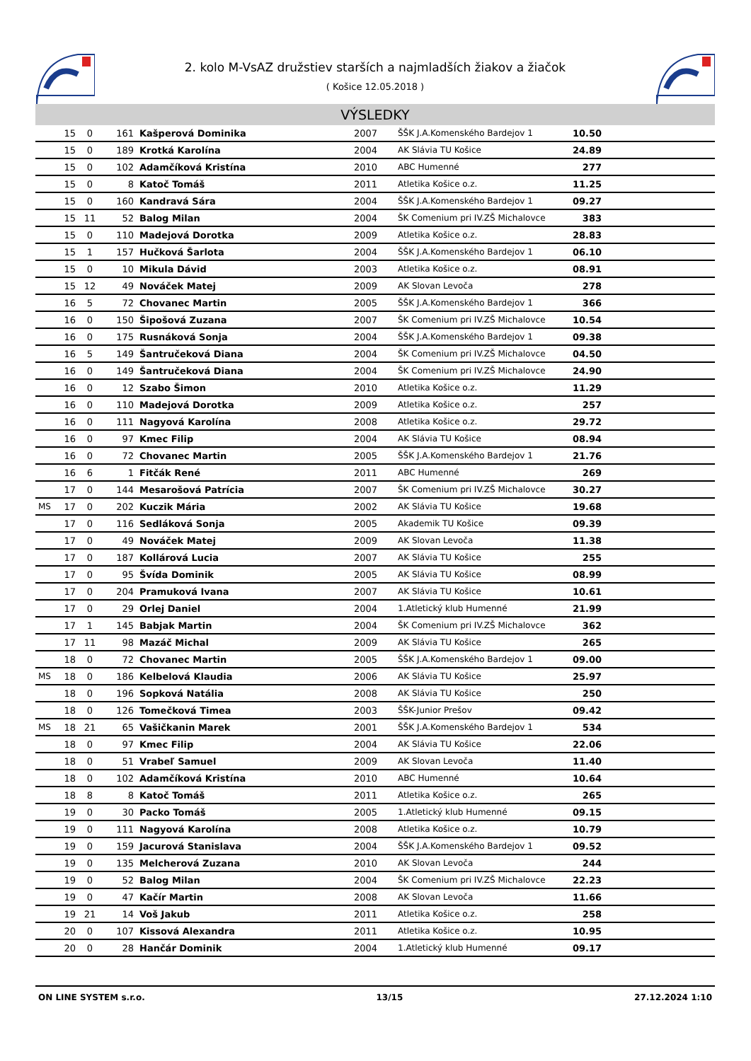2. kolo M-VsAZ družstiev starších a najmladších žiakov a žiačok
( Košice 12.05.2018 )
VÝSLEDKY
| | 15 | 0 | 161 | Kašperová Dominika | 2007 | ŠŠK J.A.Komenského Bardejov 1 | 10.50 | |
| | 15 | 0 | 189 | Krotká Karolína | 2004 | AK Slávia TU Košice | 24.89 | |
| | 15 | 0 | 102 | Adamčíková Kristína | 2010 | ABC Humenné | 277 | |
| | 15 | 0 | 8 | Katoč Tomáš | 2011 | Atletika Košice o.z. | 11.25 | |
| | 15 | 0 | 160 | Kandravá Sára | 2004 | ŠŠK J.A.Komenského Bardejov 1 | 09.27 | |
| | 15 | 11 | 52 | Balog Milan | 2004 | ŠK Comenium pri IV.ZŠ Michalovce | 383 | |
| | 15 | 0 | 110 | Madejová Dorotka | 2009 | Atletika Košice o.z. | 28.83 | |
| | 15 | 1 | 157 | Hučková Šarlota | 2004 | ŠŠK J.A.Komenského Bardejov 1 | 06.10 | |
| | 15 | 0 | 10 | Mikula Dávid | 2003 | Atletika Košice o.z. | 08.91 | |
| | 15 | 12 | 49 | Nováček Matej | 2009 | AK Slovan Levoča | 278 | |
| | 16 | 5 | 72 | Chovanec Martin | 2005 | ŠŠK J.A.Komenského Bardejov 1 | 366 | |
| | 16 | 0 | 150 | Šipošová Zuzana | 2007 | ŠK Comenium pri IV.ZŠ Michalovce | 10.54 | |
| | 16 | 0 | 175 | Rusnáková Sonja | 2004 | ŠŠK J.A.Komenského Bardejov 1 | 09.38 | |
| | 16 | 5 | 149 | Šantručeková Diana | 2004 | ŠK Comenium pri IV.ZŠ Michalovce | 04.50 | |
| | 16 | 0 | 149 | Šantručeková Diana | 2004 | ŠK Comenium pri IV.ZŠ Michalovce | 24.90 | |
| | 16 | 0 | 12 | Szabo Šimon | 2010 | Atletika Košice o.z. | 11.29 | |
| | 16 | 0 | 110 | Madejová Dorotka | 2009 | Atletika Košice o.z. | 257 | |
| | 16 | 0 | 111 | Nagyová Karolína | 2008 | Atletika Košice o.z. | 29.72 | |
| | 16 | 0 | 97 | Kmec Filip | 2004 | AK Slávia TU Košice | 08.94 | |
| | 16 | 0 | 72 | Chovanec Martin | 2005 | ŠŠK J.A.Komenského Bardejov 1 | 21.76 | |
| | 16 | 6 | 1 | Fitčák René | 2011 | ABC Humenné | 269 | |
| | 17 | 0 | 144 | Mesarošová Patrícia | 2007 | ŠK Comenium pri IV.ZŠ Michalovce | 30.27 | |
| MS | 17 | 0 | 202 | Kuczik Mária | 2002 | AK Slávia TU Košice | 19.68 | |
| | 17 | 0 | 116 | Sedláková Sonja | 2005 | Akademik TU Košice | 09.39 | |
| | 17 | 0 | 49 | Nováček Matej | 2009 | AK Slovan Levoča | 11.38 | |
| | 17 | 0 | 187 | Kollárová Lucia | 2007 | AK Slávia TU Košice | 255 | |
| | 17 | 0 | 95 | Švída Dominik | 2005 | AK Slávia TU Košice | 08.99 | |
| | 17 | 0 | 204 | Pramuková Ivana | 2007 | AK Slávia TU Košice | 10.61 | |
| | 17 | 0 | 29 | Orlej Daniel | 2004 | 1.Atletický klub Humenné | 21.99 | |
| | 17 | 1 | 145 | Babjak Martin | 2004 | ŠK Comenium pri IV.ZŠ Michalovce | 362 | |
| | 17 | 11 | 98 | Mazáč Michal | 2009 | AK Slávia TU Košice | 265 | |
| | 18 | 0 | 72 | Chovanec Martin | 2005 | ŠŠK J.A.Komenského Bardejov 1 | 09.00 | |
| MS | 18 | 0 | 186 | Kelbelová Klaudia | 2006 | AK Slávia TU Košice | 25.97 | |
| | 18 | 0 | 196 | Sopková Natália | 2008 | AK Slávia TU Košice | 250 | |
| | 18 | 0 | 126 | Tomečková Timea | 2003 | ŠŠK-Junior Prešov | 09.42 | |
| MS | 18 | 21 | 65 | Vašičkanin Marek | 2001 | ŠŠK J.A.Komenského Bardejov 1 | 534 | |
| | 18 | 0 | 97 | Kmec Filip | 2004 | AK Slávia TU Košice | 22.06 | |
| | 18 | 0 | 51 | Vrabeľ Samuel | 2009 | AK Slovan Levoča | 11.40 | |
| | 18 | 0 | 102 | Adamčíková Kristína | 2010 | ABC Humenné | 10.64 | |
| | 18 | 8 | 8 | Katoč Tomáš | 2011 | Atletika Košice o.z. | 265 | |
| | 19 | 0 | 30 | Packo Tomáš | 2005 | 1.Atletický klub Humenné | 09.15 | |
| | 19 | 0 | 111 | Nagyová Karolína | 2008 | Atletika Košice o.z. | 10.79 | |
| | 19 | 0 | 159 | Jacurová Stanislava | 2004 | ŠŠK J.A.Komenského Bardejov 1 | 09.52 | |
| | 19 | 0 | 135 | Melcherová Zuzana | 2010 | AK Slovan Levoča | 244 | |
| | 19 | 0 | 52 | Balog Milan | 2004 | ŠK Comenium pri IV.ZŠ Michalovce | 22.23 | |
| | 19 | 0 | 47 | Kačír Martin | 2008 | AK Slovan Levoča | 11.66 | |
| | 19 | 21 | 14 | Voš Jakub | 2011 | Atletika Košice o.z. | 258 | |
| | 20 | 0 | 107 | Kissová Alexandra | 2011 | Atletika Košice o.z. | 10.95 | |
| | 20 | 0 | 28 | Hančár Dominik | 2004 | 1.Atletický klub Humenné | 09.17 | |
ON LINE SYSTEM s.r.o. 13/15 27.12.2024 1:10